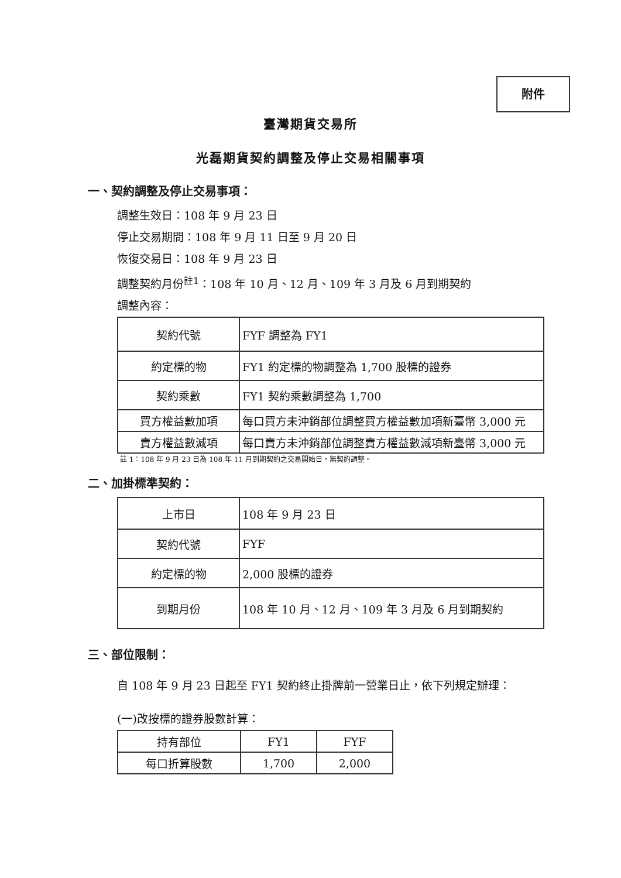附件
臺灣期貨交易所
光磊期貨契約調整及停止交易相關事項
一、契約調整及停止交易事項：
調整生效日：108 年 9 月 23 日
停止交易期間：108 年 9 月 11 日至 9 月 20 日
恢復交易日：108 年 9 月 23 日
調整契約月份<sup>註1</sup>：108 年 10 月、12 月、109 年 3 月及 6 月到期契約
調整內容：
| 契約代號 | FYF 調整為 FY1 |
| 約定標的物 | FY1 約定標的物調整為 1,700 股標的證券 |
| 契約乘數 | FY1 契約乘數調整為 1,700 |
| 買方權益數加項 | 每口買方未沖銷部位調整買方權益數加項新臺幣 3,000 元 |
| 賣方權益數減項 | 每口賣方未沖銷部位調整賣方權益數減項新臺幣 3,000 元 |
註 1：108 年 9 月 23 日為 108 年 11 月到期契約之交易開始日，無契約調整。
二、加掛標準契約：
| 上市日 | 108 年 9 月 23 日 |
| 契約代號 | FYF |
| 約定標的物 | 2,000 股標的證券 |
| 到期月份 | 108 年 10 月、12 月、109 年 3 月及 6 月到期契約 |
三、部位限制：
自 108 年 9 月 23 日起至 FY1 契約終止掛牌前一營業日止，依下列規定辦理：
(一)改按標的證券股數計算：
| 持有部位 | FY1 | FYF |
| 每口折算股數 | 1,700 | 2,000 |